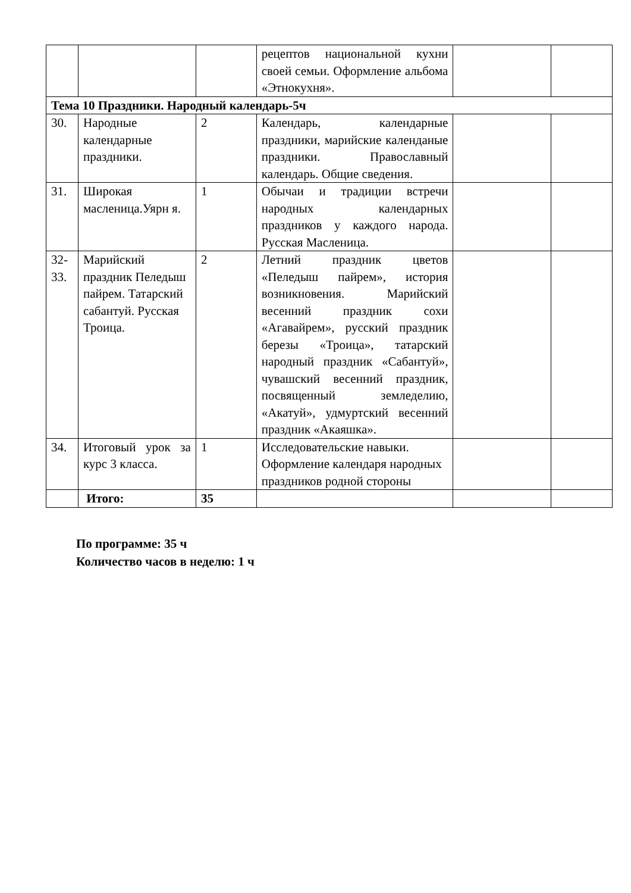| | | | рецептов национальной кухни своей семьи. Оформление альбома «Этнокухня». | | |
| Тема 10 Праздники. Народный календарь-5ч | | | | | |
| 30. | Народные календарные праздники. | 2 | Календарь, календарные праздники, марийские календаные праздники. Православный календарь. Общие сведения. | | |
| 31. | Широкая масленица.Уярн я. | 1 | Обычаи и традиции встречи народных календарных праздников у каждого народа. Русская Масленица. | | |
| 32-33. | Марийский праздник Пеледыш пайрем. Татарский сабантуй. Русская Троица. | 2 | Летний праздник цветов «Пеледыш пайрем», история возникновения. Марийский весенний праздник сохи «Агавайрем», русский праздник березы «Троица», татарский народный праздник «Сабантуй», чувашский весенний праздник, посвященный земледелию, «Акатуй», удмуртский весенний праздник «Акаяшка». | | |
| 34. | Итоговый урок за курс 3 класса. | 1 | Исследовательские навыки. Оформление календаря народных праздников родной стороны | | |
| | Итого: | 35 | | | |
По программе: 35 ч
Количество часов в неделю: 1 ч